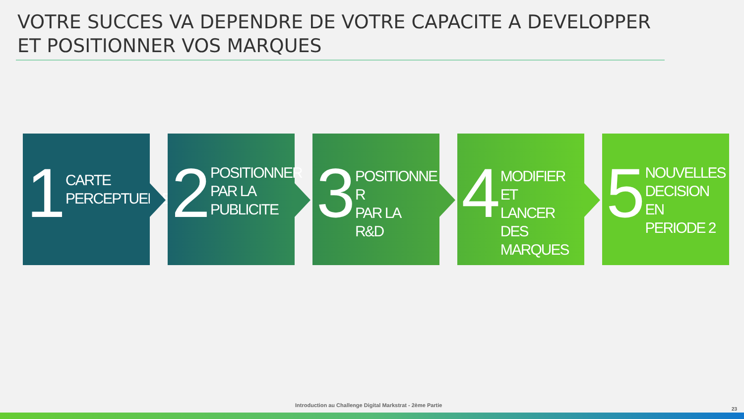VOTRE SUCCES VA DEPENDRE DE VOTRE CAPACITE A DEVELOPPER ET POSITIONNER VOS MARQUES
1
CARTE
PERCEPTUELLE
2
POSITIONNER
PAR LA
PUBLICITE
3
POSITIONNE R
PAR LA
R&D
4
MODIFIER ET
LANCER DES
MARQUES
5
NOUVELLES
DECISION EN
PERIODE 2
Introduction au Challenge Digital Markstrat - 2ème Partie
23